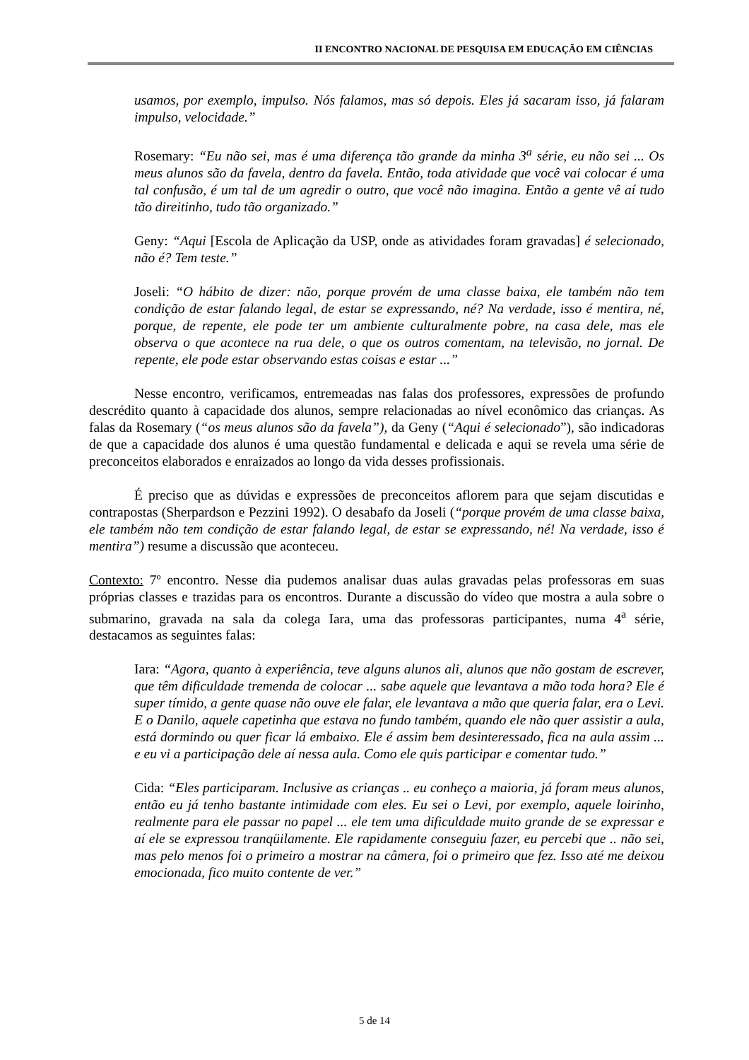II ENCONTRO NACIONAL DE PESQUISA EM EDUCAÇÃO EM CIÊNCIAS
usamos, por exemplo, impulso. Nós falamos, mas só depois. Eles já sacaram isso, já falaram impulso, velocidade.”
Rosemary: “Eu não sei, mas é uma diferença tão grande da minha 3<sup>a</sup> série, eu não sei ... Os meus alunos são da favela, dentro da favela. Então, toda atividade que você vai colocar é uma tal confusão, é um tal de um agredir o outro, que você não imagina. Então a gente vê aí tudo tão direitinho, tudo tão organizado.”
Geny: “Aqui [Escola de Aplicação da USP, onde as atividades foram gravadas] é selecionado, não é? Tem teste.”
Joseli: “O hábito de dizer: não, porque provém de uma classe baixa, ele também não tem condição de estar falando legal, de estar se expressando, né? Na verdade, isso é mentira, né, porque, de repente, ele pode ter um ambiente culturalmente pobre, na casa dele, mas ele observa o que acontece na rua dele, o que os outros comentam, na televisão, no jornal. De repente, ele pode estar observando estas coisas e estar ...”
Nesse encontro, verificamos, entremeadas nas falas dos professores, expressões de profundo descrédito quanto à capacidade dos alunos, sempre relacionadas ao nível econômico das crianças. As falas da Rosemary (“os meus alunos são da favela”), da Geny (“Aqui é selecionado”), são indicadoras de que a capacidade dos alunos é uma questão fundamental e delicada e aqui se revela uma série de preconceitos elaborados e enraizados ao longo da vida desses profissionais.
É preciso que as dúvidas e expressões de preconceitos aflorem para que sejam discutidas e contrapostas (Sherpardson e Pezzini 1992). O desabafo da Joseli (“porque provém de uma classe baixa, ele também não tem condição de estar falando legal, de estar se expressando, né! Na verdade, isso é mentira”) resume a discussão que aconteceu.
Contexto: 7º encontro. Nesse dia pudemos analisar duas aulas gravadas pelas professoras em suas próprias classes e trazidas para os encontros. Durante a discussão do vídeo que mostra a aula sobre o submarino, gravada na sala da colega Iara, uma das professoras participantes, numa 4<sup>a</sup> série, destacamos as seguintes falas:
Iara: “Agora, quanto à experiência, teve alguns alunos ali, alunos que não gostam de escrever, que têm dificuldade tremenda de colocar ... sabe aquele que levantava a mão toda hora? Ele é super tímido, a gente quase não ouve ele falar, ele levantava a mão que queria falar, era o Levi. E o Danilo, aquele capetinha que estava no fundo também, quando ele não quer assistir a aula, está dormindo ou quer ficar lá embaixo. Ele é assim bem desinteressado, fica na aula assim ... e eu vi a participação dele aí nessa aula. Como ele quis participar e comentar tudo.”
Cida: “Eles participaram. Inclusive as crianças .. eu conheço a maioria, já foram meus alunos, então eu já tenho bastante intimidade com eles. Eu sei o Levi, por exemplo, aquele loirinho, realmente para ele passar no papel ... ele tem uma dificuldade muito grande de se expressar e aí ele se expressou tranqüilamente. Ele rapidamente conseguiu fazer, eu percebi que .. não sei, mas pelo menos foi o primeiro a mostrar na câmera, foi o primeiro que fez. Isso até me deixou emocionada, fico muito contente de ver.”
5 de 14